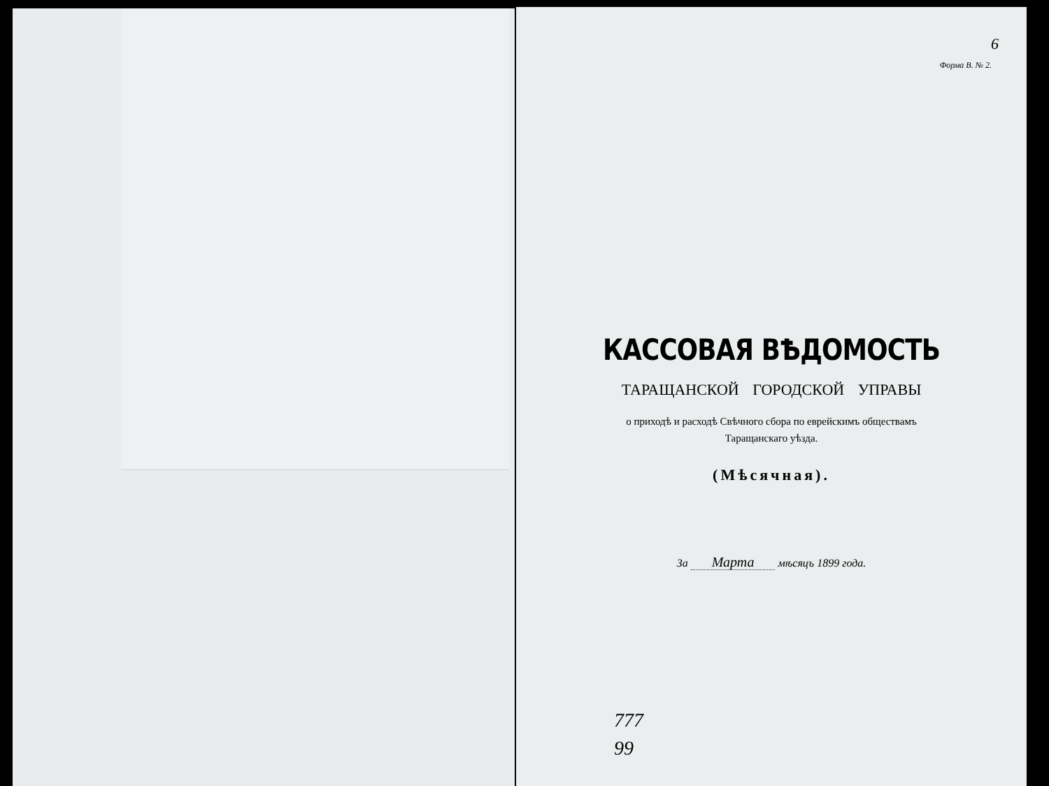6
Форма В. № 2.
КАССОВАЯ ВѢДОМОСТЬ
ТАРАЩАНСКОЙ ГОРОДСКОЙ УПРАВЫ
о приходѣ и расходѣ Свѣчного сбора по еврейскимъ обществамъ
Таращанскаго уѣзда.
(Мѣсячная).
За Марта мѣсяцъ 1899 года.
777
99